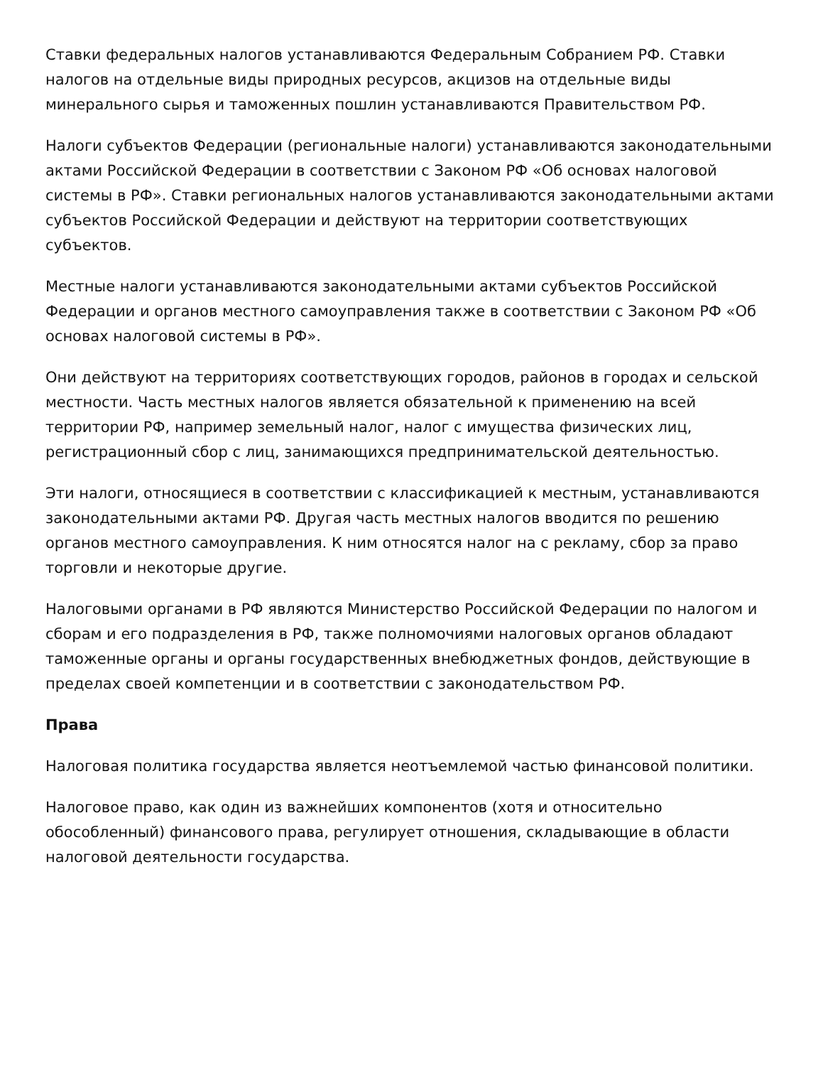Ставки федеральных налогов устанавливаются Федеральным Собранием РФ. Ставки налогов на отдельные виды природных ресурсов, акцизов на отдельные виды минерального сырья и таможенных пошлин устанавливаются Правительством РФ.
Налоги субъектов Федерации (региональные налоги) устанавливаются законодательными актами Российской Федерации в соответствии с Законом РФ «Об основах налоговой системы в РФ». Ставки региональных налогов устанавливаются законодательными актами субъектов Российской Федерации и действуют на территории соответствующих субъектов.
Местные налоги устанавливаются законодательными актами субъектов Российской Федерации и органов местного самоуправления также в соответствии с Законом РФ «Об основах налоговой системы в РФ».
Они действуют на территориях соответствующих городов, районов в городах и сельской местности. Часть местных налогов является обязательной к применению на всей территории РФ, например земельный налог, налог с имущества физических лиц, регистрационный сбор с лиц, занимающихся предпринимательской деятельностью.
Эти налоги, относящиеся в соответствии с классификацией к местным, устанавливаются законодательными актами РФ. Другая часть местных налогов вводится по решению органов местного самоуправления. К ним относятся налог на с рекламу, сбор за право торговли и некоторые другие.
Налоговыми органами в РФ являются Министерство Российской Федерации по налогом и сборам и его подразделения в РФ, также полномочиями налоговых органов обладают таможенные органы и органы государственных внебюджетных фондов, действующие в пределах своей компетенции и в соответствии с законодательством РФ.
Права
Налоговая политика государства является неотъемлемой частью финансовой политики.
Налоговое право, как один из важнейших компонентов (хотя и относительно обособленный) финансового права, регулирует отношения, складывающие в области налоговой деятельности государства.